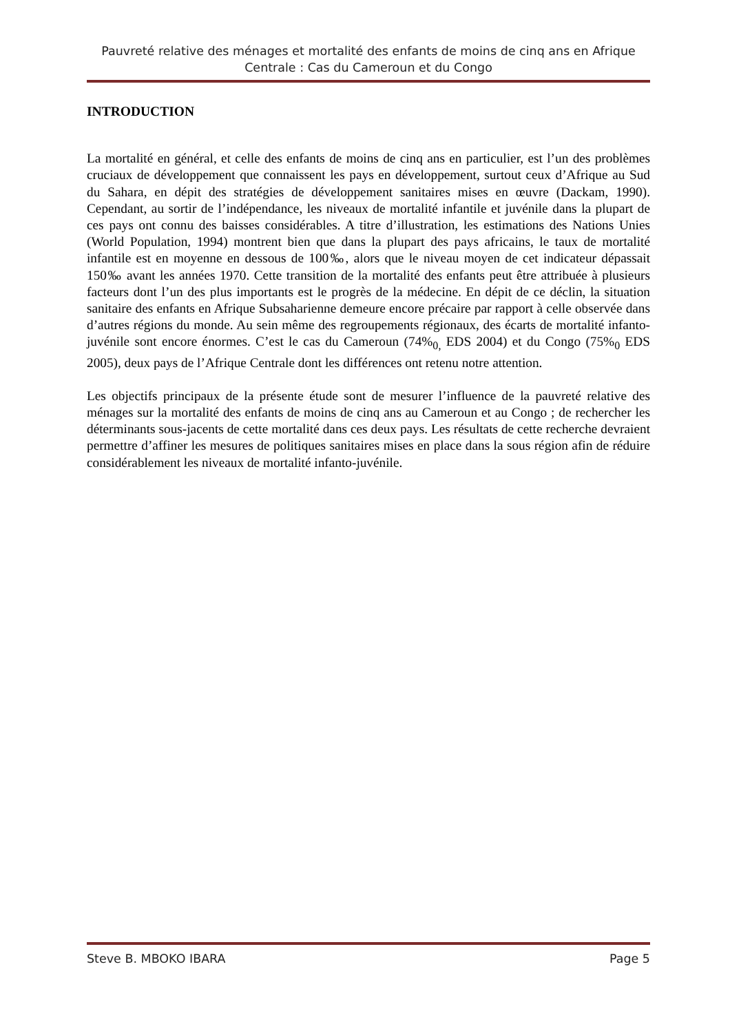Pauvreté relative des ménages et mortalité des enfants de moins de cinq ans en Afrique Centrale : Cas du Cameroun et du Congo
INTRODUCTION
La mortalité en général, et celle des enfants de moins de cinq ans en particulier, est l’un des problèmes cruciaux de développement que connaissent les pays en développement, surtout ceux d’Afrique au Sud du Sahara, en dépit des stratégies de développement sanitaires mises en œuvre (Dackam, 1990). Cependant, au sortir de l’indépendance, les niveaux de mortalité infantile et juvénile dans la plupart de ces pays ont connu des baisses considérables. A titre d’illustration, les estimations des Nations Unies (World Population, 1994) montrent bien que dans la plupart des pays africains, le taux de mortalité infantile est en moyenne en dessous de 100‰, alors que le niveau moyen de cet indicateur dépassait 150‰ avant les années 1970. Cette transition de la mortalité des enfants peut être attribuée à plusieurs facteurs dont l’un des plus importants est le progrès de la médecine. En dépit de ce déclin, la situation sanitaire des enfants en Afrique Subsaharienne demeure encore précaire par rapport à celle observée dans d’autres régions du monde. Au sein même des regroupements régionaux, des écarts de mortalité infanto-juvénile sont encore énormes. C’est le cas du Cameroun (74%<sub>0,</sub> EDS 2004) et du Congo (75%<sub>0</sub> EDS 2005), deux pays de l’Afrique Centrale dont les différences ont retenu notre attention.
Les objectifs principaux de la présente étude sont de mesurer l’influence de la pauvreté relative des ménages sur la mortalité des enfants de moins de cinq ans au Cameroun et au Congo ; de rechercher les déterminants sous-jacents de cette mortalité dans ces deux pays. Les résultats de cette recherche devraient permettre d’affiner les mesures de politiques sanitaires mises en place dans la sous région afin de réduire considérablement les niveaux de mortalité infanto-juvénile.
Steve B. MBOKO IBARA Page 5